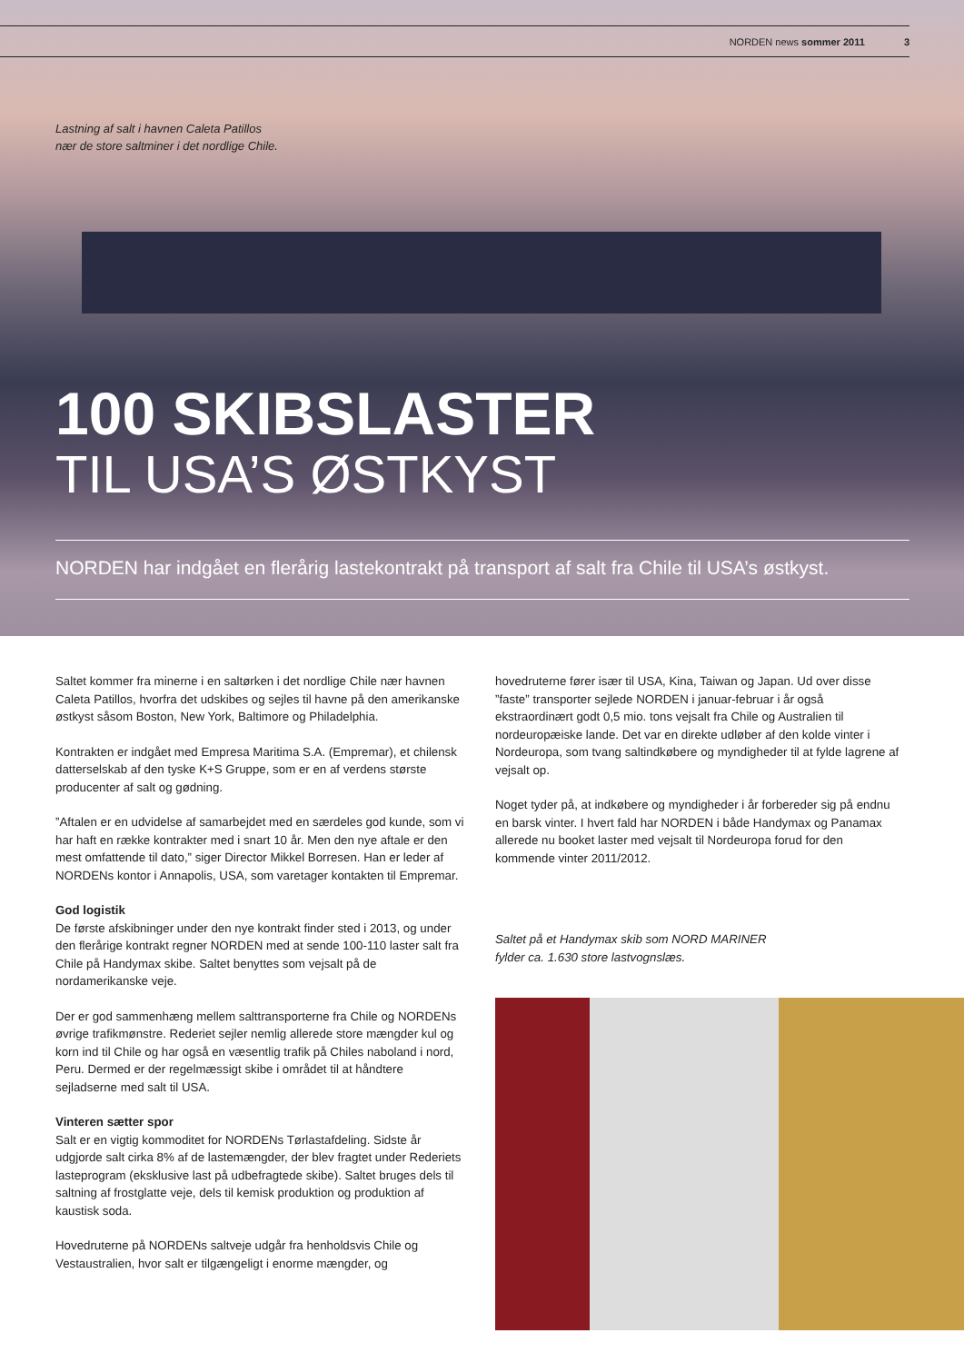NORDEN news sommer 2011 3
Lastning af salt i havnen Caleta Patillos
nær de store saltminer i det nordlige Chile.
100 SKIBSLASTER
TIL USA’S ØSTKYST
NORDEN har indgået en flerårig lastekontrakt på transport af salt fra Chile til USA’s østkyst.
Saltet kommer fra minerne i en saltørken i det nordlige Chile nær havnen Caleta Patillos, hvorfra det udskibes og sejles til havne på den amerikanske østkyst såsom Boston, New York, Baltimore og Philadelphia.
Kontrakten er indgået med Empresa Maritima S.A. (Empremar), et chilensk datterselskab af den tyske K+S Gruppe, som er en af verdens største producenter af salt og gødning.
”Aftalen er en udvidelse af samarbejdet med en særdeles god kunde, som vi har haft en række kontrakter med i snart 10 år. Men den nye aftale er den mest omfattende til dato,” siger Director Mikkel Borresen. Han er leder af NORDENs kontor i Annapolis, USA, som varetager kontakten til Empremar.
God logistik
De første afskibninger under den nye kontrakt finder sted i 2013, og under den flerårige kontrakt regner NORDEN med at sende 100-110 laster salt fra Chile på Handymax skibe. Saltet benyttes som vejsalt på de nordamerikanske veje.
Der er god sammenhæng mellem salttransporterne fra Chile og NORDENs øvrige trafikmønstre. Rederiet sejler nemlig allerede store mængder kul og korn ind til Chile og har også en væsentlig trafik på Chiles naboland i nord, Peru. Dermed er der regelmæssigt skibe i området til at håndtere sejladserne med salt til USA.
Vinteren sætter spor
Salt er en vigtig kommoditet for NORDENs Tørlastafdeling. Sidste år udgjorde salt cirka 8% af de lastemængder, der blev fragtet under Rederiets lasteprogram (eksklusive last på udbefragtede skibe). Saltet bruges dels til saltning af frostglatte veje, dels til kemisk produktion og produktion af kaustisk soda.
Hovedruterne på NORDENs saltveje udgår fra henholdsvis Chile og Vestaustralien, hvor salt er tilgængeligt i enorme mængder, og
hovedruterne fører især til USA, Kina, Taiwan og Japan. Ud over disse ”faste” transporter sejlede NORDEN i januar-februar i år også ekstraordinært godt 0,5 mio. tons vejsalt fra Chile og Australien til nordeuropæiske lande. Det var en direkte udløber af den kolde vinter i Nordeuropa, som tvang saltindkøbere og myndigheder til at fylde lagrene af vejsalt op.
Noget tyder på, at indkøbere og myndigheder i år forbereder sig på endnu en barsk vinter. I hvert fald har NORDEN i både Handymax og Panamax allerede nu booket laster med vejsalt til Nordeuropa forud for den kommende vinter 2011/2012.
Saltet på et Handymax skib som NORD MARINER
fylder ca. 1.630 store lastvognslæs.